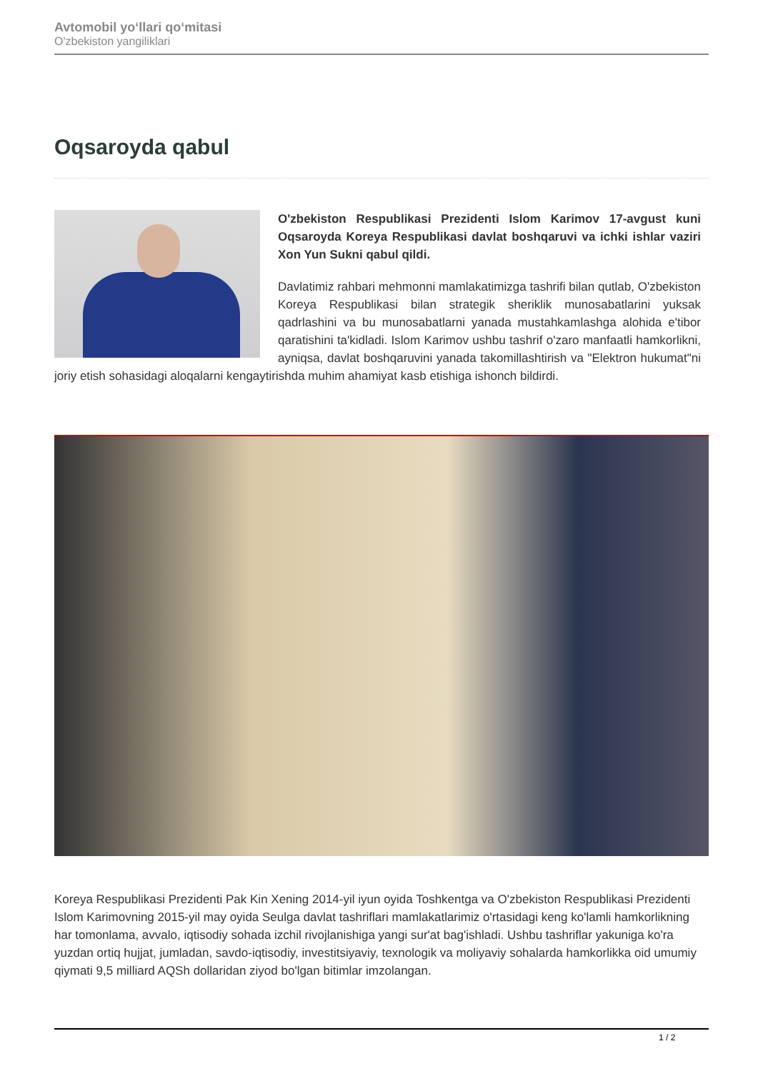Avtomobil yo‘llari qo‘mitasi
O'zbekiston yangiliklari
Oqsaroyda qabul
O'zbekiston Respublikasi Prezidenti Islom Karimov 17-avgust kuni Oqsaroyda Koreya Respublikasi davlat boshqaruvi va ichki ishlar vaziri Xon Yun Sukni qabul qildi.
Davlatimiz rahbari mehmonni mamlakatimizga tashrifi bilan qutlab, O'zbekiston Koreya Respublikasi bilan strategik sheriklik munosabatlarini yuksak qadrlashini va bu munosabatlarni yanada mustahkamlashga alohida e'tibor qaratishini ta'kidladi. Islom Karimov ushbu tashrif o'zaro manfaatli hamkorlikni, ayniqsa, davlat boshqaruvini yanada takomillashtirish va "Elektron hukumat"ni joriy etish sohasidagi aloqalarni kengaytirishda muhim ahamiyat kasb etishiga ishonch bildirdi.
Koreya Respublikasi Prezidenti Pak Kin Xening 2014-yil iyun oyida Toshkentga va O'zbekiston Respublikasi Prezidenti Islom Karimovning 2015-yil may oyida Seulga davlat tashriflari mamlakatlarimiz o'rtasidagi keng ko'lamli hamkorlikning har tomonlama, avvalo, iqtisodiy sohada izchil rivojlanishiga yangi sur'at bag'ishladi. Ushbu tashriflar yakuniga ko'ra yuzdan ortiq hujjat, jumladan, savdo-iqtisodiy, investitsiyaviy, texnologik va moliyaviy sohalarda hamkorlikka oid umumiy qiymati 9,5 milliard AQSh dollaridan ziyod bo'lgan bitimlar imzolangan.
1 / 2